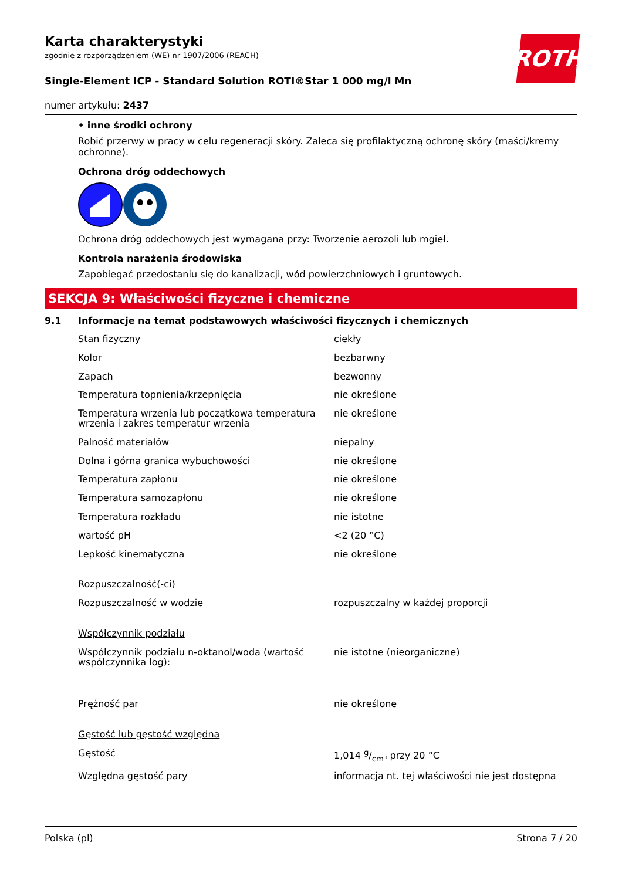ROTH
Karta charakterystyki
zgodnie z rozporządzeniem (WE) nr 1907/2006 (REACH)
Single-Element ICP - Standard Solution ROTI®Star 1 000 mg/l Mn
numer artykułu: 2437
• inne środki ochrony
Robić przerwy w pracy w celu regeneracji skóry. Zaleca się profilaktyczną ochronę skóry (maści/kremy ochronne).
Ochrona dróg oddechowych
Ochrona dróg oddechowych jest wymagana przy: Tworzenie aerozoli lub mgieł.
Kontrola narażenia środowiska
Zapobiegać przedostaniu się do kanalizacji, wód powierzchniowych i gruntowych.
SEKCJA 9: Właściwości fizyczne i chemiczne
9.1 Informacje na temat podstawowych właściwości fizycznych i chemicznych
| Stan fizyczny | ciekły |
| Kolor | bezbarwny |
| Zapach | bezwonny |
| Temperatura topnienia/krzepnięcia | nie określone |
| Temperatura wrzenia lub początkowa temperatura wrzenia i zakres temperatur wrzenia | nie określone |
| Palność materiałów | niepalny |
| Dolna i górna granica wybuchowości | nie określone |
| Temperatura zapłonu | nie określone |
| Temperatura samozapłonu | nie określone |
| Temperatura rozkładu | nie istotne |
| wartość pH | <2 (20 °C) |
| Lepkość kinematyczna | nie określone |
| Rozpuszczalność(-ci) | |
| Rozpuszczalność w wodzie | rozpuszczalny w każdej proporcji |
| Współczynnik podziału | |
| Współczynnik podziału n-oktanol/woda (wartość współczynnika log): | nie istotne (nieorganiczne) |
| Prężność par | nie określone |
| Gęstość lub gęstość względna | |
| Gęstość | 1,014 g/cm³ przy 20 °C |
| Względna gęstość pary | informacja nt. tej właściwości nie jest dostępna |
Polska (pl) Strona 7 / 20